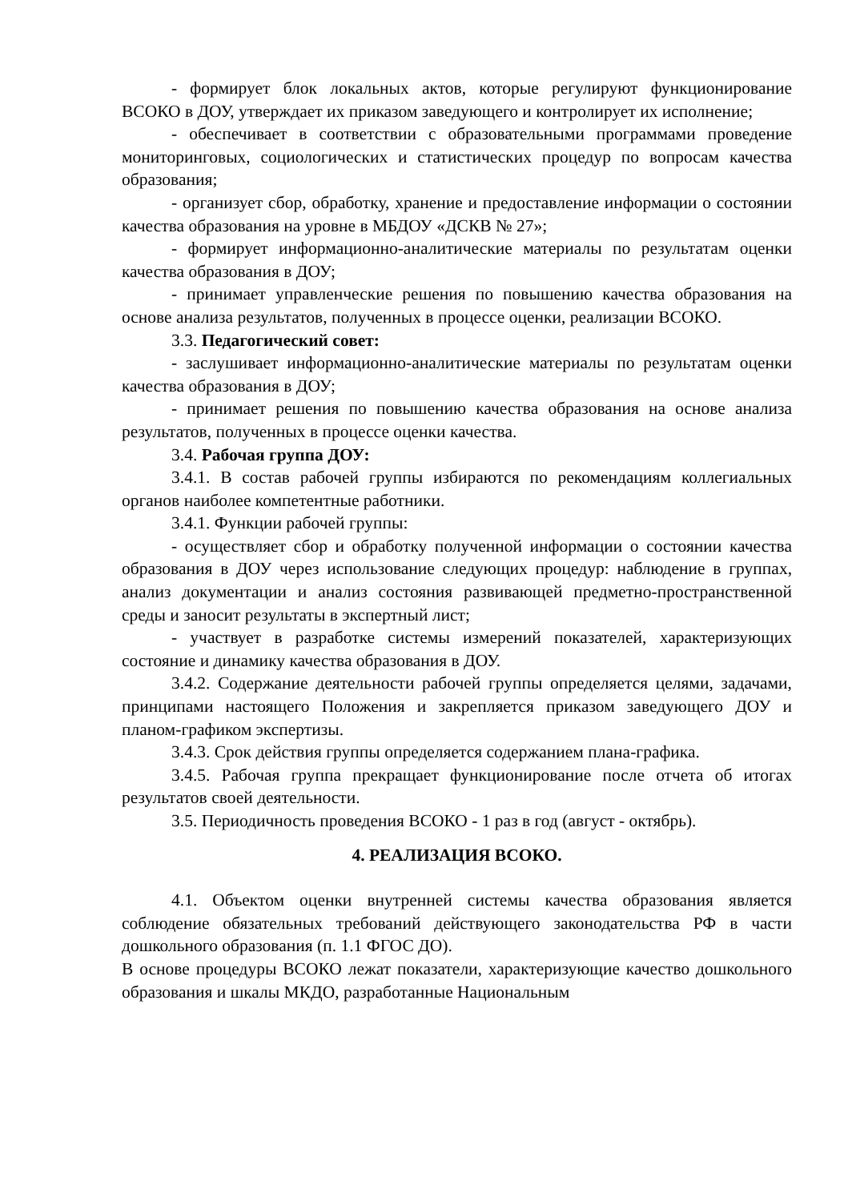- формирует блок локальных актов, которые регулируют функционирование ВСОКО в ДОУ, утверждает их приказом заведующего и контролирует их исполнение;
- обеспечивает в соответствии с образовательными программами проведение мониторинговых, социологических и статистических процедур по вопросам качества образования;
- организует сбор, обработку, хранение и предоставление информации о состоянии качества образования на уровне в МБДОУ «ДСКВ № 27»;
- формирует информационно-аналитические материалы по результатам оценки качества образования в ДОУ;
- принимает управленческие решения по повышению качества образования на основе анализа результатов, полученных в процессе оценки, реализации ВСОКО.
3.3. Педагогический совет:
- заслушивает информационно-аналитические материалы по результатам оценки качества образования в ДОУ;
- принимает решения по повышению качества образования на основе анализа результатов, полученных в процессе оценки качества.
3.4. Рабочая группа ДОУ:
3.4.1. В состав рабочей группы избираются по рекомендациям коллегиальных органов наиболее компетентные работники.
3.4.1. Функции рабочей группы:
- осуществляет сбор и обработку полученной информации о состоянии качества образования в ДОУ через использование следующих процедур: наблюдение в группах, анализ документации и анализ состояния развивающей предметно-пространственной среды и заносит результаты в экспертный лист;
- участвует в разработке системы измерений показателей, характеризующих состояние и динамику качества образования в ДОУ.
3.4.2. Содержание деятельности рабочей группы определяется целями, задачами, принципами настоящего Положения и закрепляется приказом заведующего ДОУ и планом-графиком экспертизы.
3.4.3. Срок действия группы определяется содержанием плана-графика.
3.4.5. Рабочая группа прекращает функционирование после отчета об итогах результатов своей деятельности.
3.5. Периодичность проведения ВСОКО - 1 раз в год (август - октябрь).
4. РЕАЛИЗАЦИЯ ВСОКО.
4.1. Объектом оценки внутренней системы качества образования является соблюдение обязательных требований действующего законодательства РФ в части дошкольного образования (п. 1.1 ФГОС ДО).
В основе процедуры ВСОКО лежат показатели, характеризующие качество дошкольного образования и шкалы МКДО, разработанные Национальным